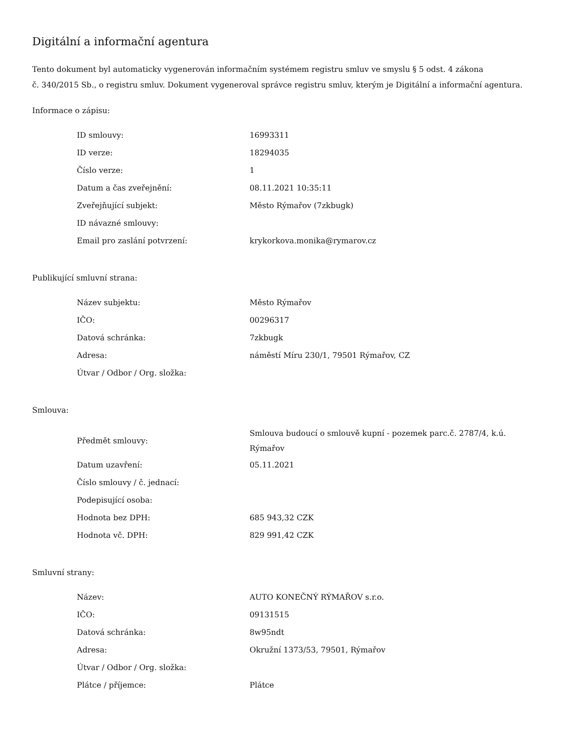Digitální a informační agentura
Tento dokument byl automaticky vygenerován informačním systémem registru smluv ve smyslu § 5 odst. 4 zákona
č. 340/2015 Sb., o registru smluv. Dokument vygeneroval správce registru smluv, kterým je Digitální a informační agentura.
Informace o zápisu:
| ID smlouvy: | 16993311 |
| ID verze: | 18294035 |
| Číslo verze: | 1 |
| Datum a čas zveřejnění: | 08.11.2021 10:35:11 |
| Zveřejňující subjekt: | Město Rýmařov (7zkbugk) |
| ID návazné smlouvy: | |
| Email pro zaslání potvrzení: | krykorkova.monika@rymarov.cz |
Publikující smluvní strana:
| Název subjektu: | Město Rýmařov |
| IČO: | 00296317 |
| Datová schránka: | 7zkbugk |
| Adresa: | náměstí Míru 230/1, 79501 Rýmařov, CZ |
| Útvar / Odbor / Org. složka: | |
Smlouva:
| Předmět smlouvy: | Smlouva budoucí o smlouvě kupní - pozemek parc.č. 2787/4, k.ú. Rýmařov |
| Datum uzavření: | 05.11.2021 |
| Číslo smlouvy / č. jednací: | |
| Podepisující osoba: | |
| Hodnota bez DPH: | 685 943,32 CZK |
| Hodnota vč. DPH: | 829 991,42 CZK |
Smluvní strany:
| Název: | AUTO KONEČNÝ RÝMAŘOV s.r.o. |
| IČO: | 09131515 |
| Datová schránka: | 8w95ndt |
| Adresa: | Okružní 1373/53, 79501, Rýmařov |
| Útvar / Odbor / Org. složka: | |
| Plátce / příjemce: | Plátce |